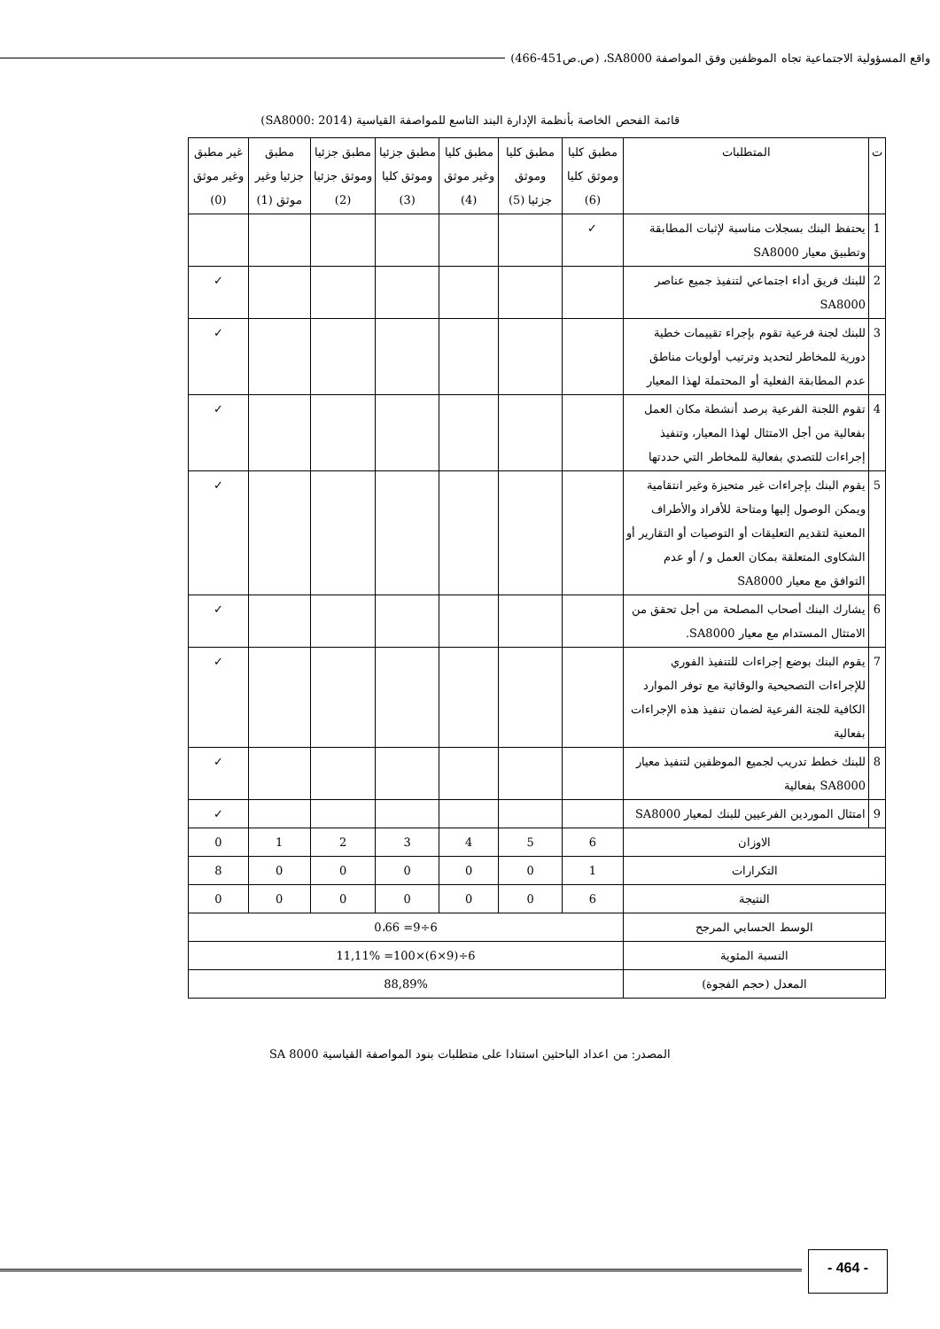واقع المسؤولية الاجتماعية تجاه الموظفين وفق المواصفة SA8000، (ص.ص451-466)
قائمة الفحص الخاصة بأنظمة الإدارة البند التاسع للمواصفة القياسية (SA8000: 2014)
| ت | المتطلبات | مطبق كليا وموثق كليا (6) | مطبق كليا وموثق جزئيا (5) | مطبق كليا وغير موثق (4) | مطبق جزئيا وموثق كليا (3) | مطبق جزئيا وموثق جزئيا (2) | مطبق جزئيا وغير موثق (1) | غير مطبق وغير موثق (0) |
| --- | --- | --- | --- | --- | --- | --- | --- | --- |
| 1 | يحتفظ البنك بسجلات مناسبة لإثبات المطابقة وتطبيق معيار SA8000 | ✓ | | | | | | |
| 2 | للبنك فريق أداء اجتماعي لتنفيذ جميع عناصر SA8000 | | | | | | | ✓ |
| 3 | للبنك لجنة فرعية تقوم بإجراء تقييمات خطية دورية للمخاطر لتحديد وترتيب أولويات مناطق عدم المطابقة الفعلية أو المحتملة لهذا المعيار | | | | | | | ✓ |
| 4 | تقوم اللجنة الفرعية برصد أنشطة مكان العمل بفعالية من أجل الامتثال لهذا المعيار، وتنفيذ إجراءات للتصدي بفعالية للمخاطر التي حددتها | | | | | | | ✓ |
| 5 | يقوم البنك بإجراءات غير متحيزة وغير انتقامية ويمكن الوصول إليها ومتاحة للأفراد والأطراف المعنية لتقديم التعليقات أو التوصيات أو التقارير أو الشكاوى المتعلقة بمكان العمل و / أو عدم التوافق مع معيار SA8000 | | | | | | | ✓ |
| 6 | يشارك البنك أصحاب المصلحة من أجل تحقق من الامتثال المستدام مع معيار SA8000. | | | | | | | ✓ |
| 7 | يقوم البنك بوضع إجراءات للتنفيذ الفوري للإجراءات التصحيحية والوقائية مع توفر الموارد الكافية للجنة الفرعية لضمان تنفيذ هذه الإجراءات بفعالية | | | | | | | ✓ |
| 8 | للبنك خطط تدريب لجميع الموظفين لتنفيذ معيار SA8000 بفعالية | | | | | | | ✓ |
| 9 | امتثال الموردين الفرعيين للبنك لمعيار SA8000 | | | | | | | ✓ |
| الاوزان | | 6 | 5 | 4 | 3 | 2 | 1 | 0 |
| التكرارات | | 1 | 0 | 0 | 0 | 0 | 0 | 8 |
| النتيجة | | 6 | 0 | 0 | 0 | 0 | 0 | 0 |
| الوسط الحسابي المرجح | | 6÷9= 0،66 | | | | | | |
| النسبة المئوية | | 6÷(9×6)×100= 11,11% | | | | | | |
| المعدل (حجم الفجوة) | | 88,89% | | | | | | |
المصدر: من اعداد الباحثين استنادا على متطلبات بنود المواصفة القياسية SA 8000
- 464 -